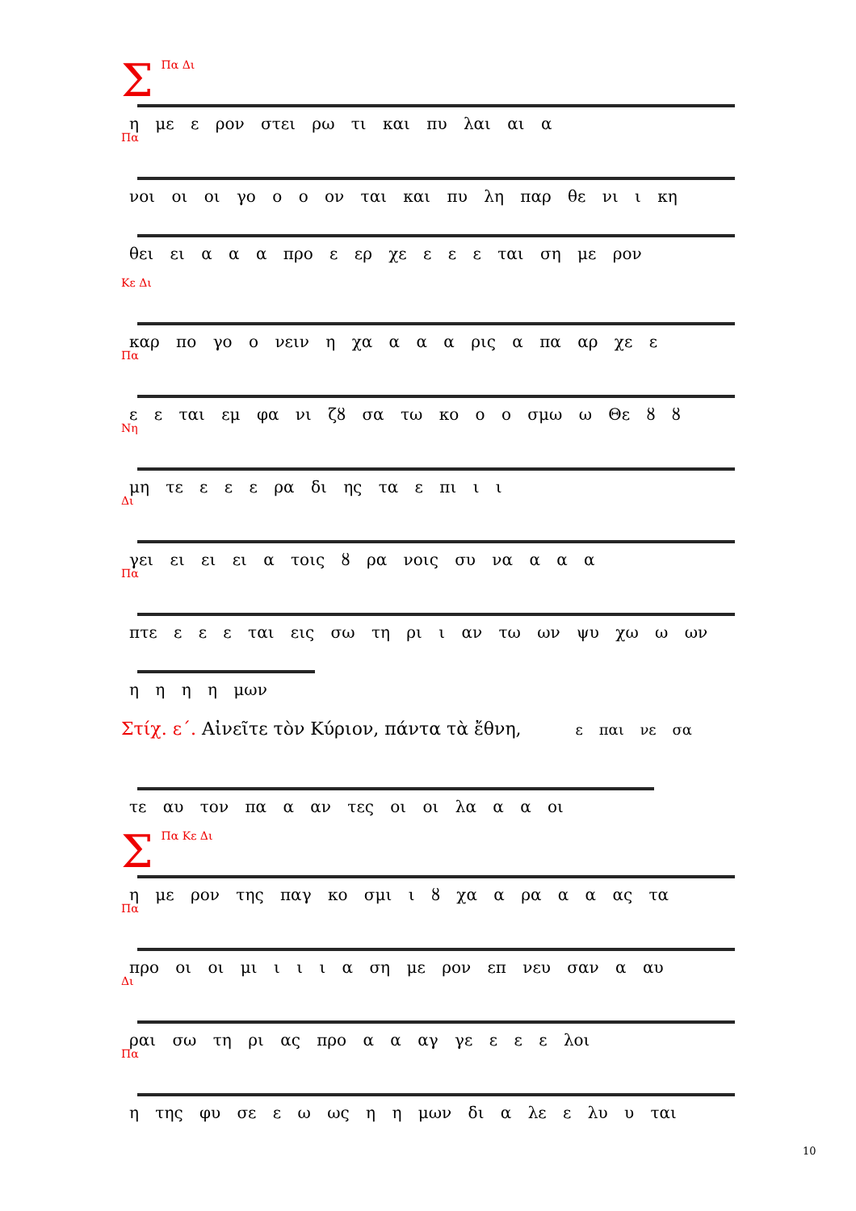ΣΠα Δι
η με ε ρον στει ρω τι και πυ λαι αι α
Πα
νοι οι οι γο ο ο ον ται και πυ λη παρ θε νι ι κη
θει ει α α α προ ε ερ χε ε ε ε ται ση με ρον
Κε Δι
καρ πο γο ο νειν η χα α α α ρις α πα αρ χε ε
Πα
ε ε ται εμ φα νι ζȣ σα τω κο ο ο σμω ω Θε ȣ ȣ
Νη
μη τε ε ε ε ρα δι ης τα ε πι ι ι
Δι
γει ει ει ει α τοις ȣ ρα νοις συ να α α α
Πα
πτε ε ε ε ται εις σω τη ρι ι αν τω ων ψυ χω ω ων
η η η η μων
Στίχ. ε΄. Αἰνεῖτε τὸν Κύριον, πάντα τὰ ἔθνη, ε παι νε σα
τε αυ τον πα α αν τες οι οι λα α α οι
ΣΠα Κε Δι
η με ρον της παγ κο σμι ι ȣ χα α ρα α α ας τα
Πα
προ οι οι μι ι ι ι α ση με ρον επ νευ σαν α αυ
Δι
ραι σω τη ρι ας προ α α αγ γε ε ε ε λοι
Πα
η της φυ σε ε ω ως η η μων δι α λε ε λυ υ ται
10